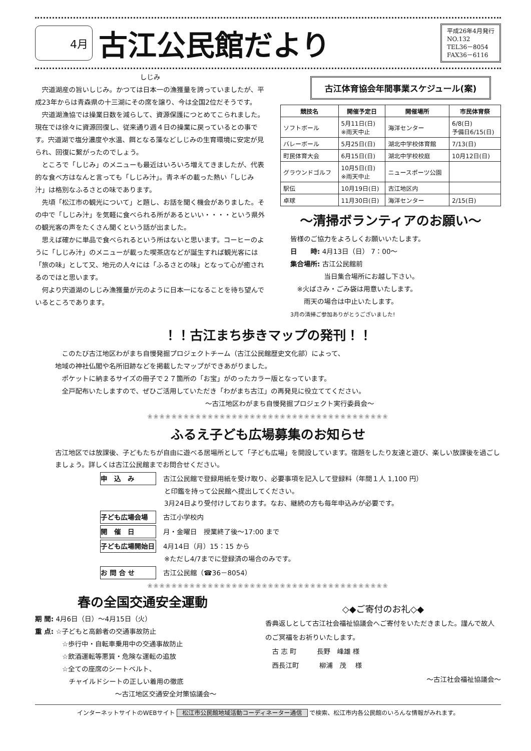4月
古江公民館だより
平成26年4月発行
NO.132
TEL36－8054
FAX36－6116
しじみ
宍道湖産の旨いしじみ。かつては日本一の漁獲量を誇っていましたが、平成23年からは青森県の十三湖にその席を譲り、今は全国2位だそうです。
宍道湖漁協では操業日数を減らして、資源保護につとめてこられました。現在では徐々に資源回復し、従来通り週４日の操業に戻っているとの事です。宍道湖で塩分濃度や水温、餌となる藻などしじみの生育環境に安定が見られ、回復に繋がったのでしょう。
ところで「しじみ」のメニューも最近はいろいろ増えてきましたが、代表的な食べ方はなんと言っても「しじみ汁」。青ネギの載った熱い「しじみ汁」は格別なふるさとの味であります。
先頃「松江市の観光について」と題し、お話を聞く機会がありました。その中で「しじみ汁」を気軽に食べられる所があるといい・・・・という県外の観光客の声をたくさん聞くという話が出ました。
思えば確かに単品で食べられるという所はないと思います。コーヒーのように「しじみ汁」のメニューが載った喫茶店などが誕生すれば観光客には「旅の味」として又、地元の人々には「ふるさとの味」となって心が癒されるのではと思います。
何より宍道湖のしじみ漁獲量が元のように日本一になることを待ち望んでいるところであります。
古江体育協会年間事業スケジュール(案)
| 競技名 | 開催予定日 | 開催場所 | 市民体育祭 |
| --- | --- | --- | --- |
| ソフトボール | 5月11日(日) ※雨天中止 | 海洋センター | 6/8(日) 予備日6/15(日) |
| バレーボール | 5月25日(日) | 湖北中学校体育館 | 7/13(日) |
| 町民体育大会 | 6月15日(日) | 湖北中学校校庭 | 10月12日(日) |
| グラウンドゴルフ | 10月5日(日) ※雨天中止 | ニュースポーツ公園 | |
| 駅伝 | 10月19日(日) | 古江地区内 | |
| 卓球 | 11月30日(日) | 海洋センター | 2/15(日) |
～清掃ボランティアのお願い～
皆様のご協力をよろしくお願いいたします。
日　　時: 4月13日（日） 7：00～
集合場所: 古江公民館前
　　　　　当日集合場所にお越し下さい。
　※火ばさみ・ごみ袋は用意いたします。
　　雨天の場合は中止いたします。
3月の清掃ご参加ありがとうございました!
！！古江まち歩きマップの発刊！！
　このたび古江地区わがまち自慢発掘プロジェクトチーム（古江公民館歴史文化部）によって、
地域の神社仏閣や名所旧跡などを掲載したマップができあがりました。
　ポケットに納まるサイズの冊子で２７箇所の「お宝」がのったカラー版となっています。
　全戸配布いたしますので、ぜひご活用していただき「わがまち古江」の再発見に役立ててください。
～古江地区わがまち自慢発掘プロジェクト実行委員会～
❀❀❀❀❀❀❀❀❀❀❀❀❀❀❀❀❀❀❀❀❀❀❀❀❀❀❀❀❀❀❀❀❀❀❀❀❀❀❀❀
ふるえ子ども広場募集のお知らせ
古江地区では放課後、子どもたちが自由に遊べる居場所として「子ども広場」を開設しています。宿題をしたり友達と遊び、楽しい放課後を過ごしましょう。詳しくは古江公民館までお問合せください。
申　込　み 古江公民館で登録用紙を受け取り、必要事項を記入して登録料（年間１人 1,100 円）
と印鑑を持って公民館へ提出してください。
3月24日より受付けしております。なお、継続の方も毎年申込みが必要です。
子ども広場会場 古江小学校内
開　催　日 月・金曜日　授業終了後～17:00 まで
子ども広場開始日 4月14日（月）15：15 から
※ただし4/7までに登録済の場合のみです。
お 問 合 せ 古江公民館（☎36－8054）
❀❀❀❀❀❀❀❀❀❀❀❀❀❀❀❀❀❀❀❀❀❀❀❀❀❀❀❀❀❀❀❀❀❀❀❀❀❀❀❀
春の全国交通安全運動
期 間: 4月6日（日）～4月15日（火）
重 点: ☆子どもと高齢者の交通事故防止
　　　　☆歩行中・自転車乗用中の交通事故防止
　　　　☆飲酒運転等悪質・危険な運転の追放
　　　　☆全ての座席のシートベルト、
　　　　　チャイルドシートの正しい着用の徹底
～古江地区交通安全対策協議会～
◇◆ご寄付のお礼◇◆
香典返しとして古江社会福祉協議会へご寄付をいただきました。謹んで故人のご冥福をお祈りいたします。
　古 志 町　　　長野　峰雄 様
　西長江町　　　柳浦　茂　 様
～古江社会福祉協議会～
インターネットサイトのWEBサイト 松江市公民館地域活動コーディネーター通信 で検索、松江市内各公民館のいろんな情報がみれます。